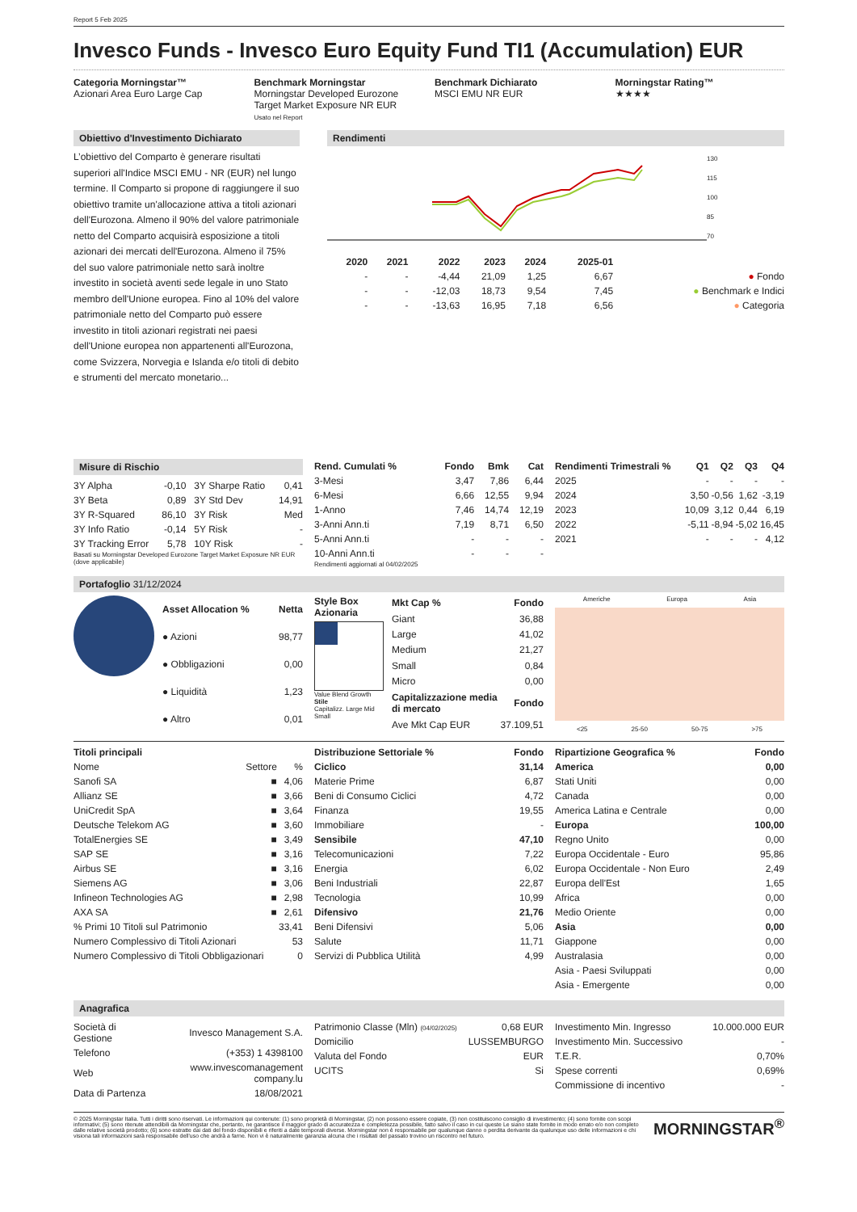Report 5 Feb 2025
Invesco Funds - Invesco Euro Equity Fund TI1 (Accumulation) EUR
Categoria Morningstar™
Azionari Area Euro Large Cap
Benchmark Morningstar
Morningstar Developed Eurozone Target Market Exposure NR EUR
Usato nel Report
Benchmark Dichiarato
MSCI EMU NR EUR
Morningstar Rating™
★★★★
Obiettivo d'Investimento Dichiarato
L’obiettivo del Comparto è generare risultati superiori all'Indice MSCI EMU - NR (EUR) nel lungo termine. Il Comparto si propone di raggiungere il suo obiettivo tramite un'allocazione attiva a titoli azionari dell'Eurozona. Almeno il 90% del valore patrimoniale netto del Comparto acquisirà esposizione a titoli azionari dei mercati dell'Eurozona. Almeno il 75% del suo valore patrimoniale netto sarà inoltre investito in società aventi sede legale in uno Stato membro dell'Unione europea. Fino al 10% del valore patrimoniale netto del Comparto può essere investito in titoli azionari registrati nei paesi dell'Unione europea non appartenenti all'Eurozona, come Svizzera, Norvegia e Islanda e/o titoli di debito e strumenti del mercato monetario...
Rendimenti
130
115
100
85
70
| | 2020 | 2021 | 2022 | 2023 | 2024 | 2025-01 | |
| --- | --- | --- | --- | --- | --- | --- | --- |
| | - | - | -4,44 | 21,09 | 1,25 | 6,67 | ● Fondo |
| | - | - | -12,03 | 18,73 | 9,54 | 7,45 | ● Benchmark e Indici |
| | - | - | -13,63 | 16,95 | 7,18 | 6,56 | ● Categoria |
Misure di Rischio
| 3Y Alpha | -0,10 | 3Y Sharpe Ratio | 0,41 |
| 3Y Beta | 0,89 | 3Y Std Dev | 14,91 |
| 3Y R-Squared | 86,10 | 3Y Risk | Med |
| 3Y Info Ratio | -0,14 | 5Y Risk | - |
| 3Y Tracking Error | 5,78 | 10Y Risk | - |
Basati su Morningstar Developed Eurozone Target Market Exposure NR EUR (dove applicabile)
| Rend. Cumulati % | Fondo | Bmk | Cat |
| --- | --- | --- | --- |
| 3-Mesi | 3,47 | 7,86 | 6,44 |
| 6-Mesi | 6,66 | 12,55 | 9,94 |
| 1-Anno | 7,46 | 14,74 | 12,19 |
| 3-Anni Ann.ti | 7,19 | 8,71 | 6,50 |
| 5-Anni Ann.ti | - | - | - |
| 10-Anni Ann.ti | - | - | - |
Rendimenti aggiornati al 04/02/2025
| Rendimenti Trimestrali % | Q1 | Q2 | Q3 | Q4 |
| --- | --- | --- | --- | --- |
| 2025 | - | - | - | - |
| 2024 | 3,50 | -0,56 | 1,62 | -3,19 |
| 2023 | 10,09 | 3,12 | 0,44 | 6,19 |
| 2022 | -5,11 | -8,94 | -5,02 | 16,45 |
| 2021 | - | - | - | 4,12 |
Portafoglio 31/12/2024
| Asset Allocation % | Netta |
| --- | --- |
| ● Azioni | 98,77 |
| ● Obbligazioni | 0,00 |
| ● Liquidità | 1,23 |
| ● Altro | 0,01 |
Style Box Azionaria
Value Blend Growth
Stile
Capitalizz. Large Mid Small
| Mkt Cap % | Fondo |
| --- | --- |
| Giant | 36,88 |
| Large | 41,02 |
| Medium | 21,27 |
| Small | 0,84 |
| Micro | 0,00 |
| Capitalizzazione media di mercato | Fondo |
| Ave Mkt Cap EUR | 37.109,51 |
Americhe Europa Asia
<25 25-50 50-75 >75
| Titoli principali | | |
| --- | --- | --- |
| Nome | Settore | % |
| Sanofi SA | ■ | 4,06 |
| Allianz SE | ■ | 3,66 |
| UniCredit SpA | ■ | 3,64 |
| Deutsche Telekom AG | ■ | 3,60 |
| TotalEnergies SE | ■ | 3,49 |
| SAP SE | ■ | 3,16 |
| Airbus SE | ■ | 3,16 |
| Siemens AG | ■ | 3,06 |
| Infineon Technologies AG | ■ | 2,98 |
| AXA SA | ■ | 2,61 |
| % Primi 10 Titoli sul Patrimonio | | 33,41 |
| Numero Complessivo di Titoli Azionari | | 53 |
| Numero Complessivo di Titoli Obbligazionari | | 0 |
| Distribuzione Settoriale % | Fondo |
| --- | --- |
| Ciclico | 31,14 |
| Materie Prime | 6,87 |
| Beni di Consumo Ciclici | 4,72 |
| Finanza | 19,55 |
| Immobiliare | - |
| Sensibile | 47,10 |
| Telecomunicazioni | 7,22 |
| Energia | 6,02 |
| Beni Industriali | 22,87 |
| Tecnologia | 10,99 |
| Difensivo | 21,76 |
| Beni Difensivi | 5,06 |
| Salute | 11,71 |
| Servizi di Pubblica Utilità | 4,99 |
| Ripartizione Geografica % | Fondo |
| --- | --- |
| America | 0,00 |
| Stati Uniti | 0,00 |
| Canada | 0,00 |
| America Latina e Centrale | 0,00 |
| Europa | 100,00 |
| Regno Unito | 0,00 |
| Europa Occidentale - Euro | 95,86 |
| Europa Occidentale - Non Euro | 2,49 |
| Europa dell'Est | 1,65 |
| Africa | 0,00 |
| Medio Oriente | 0,00 |
| Asia | 0,00 |
| Giappone | 0,00 |
| Australasia | 0,00 |
| Asia - Paesi Sviluppati | 0,00 |
| Asia - Emergente | 0,00 |
Anagrafica
| Società di Gestione | Invesco Management S.A. |
| Telefono | (+353) 1 4398100 |
| Web | www.invescomanagement company.lu |
| Data di Partenza | 18/08/2021 |
| Patrimonio Classe (Mln) (04/02/2025) | 0,68 EUR |
| Domicilio | LUSSEMBURGO |
| Valuta del Fondo | EUR |
| UCITS | Si |
| Investimento Min. Ingresso | 10.000.000 EUR |
| Investimento Min. Successivo | - |
| T.E.R. | 0,70% |
| Spese correnti | 0,69% |
| Commissione di incentivo | - |
© 2025 Morningstar Italia. Tutti i diritti sono riservati. Le informazioni qui contenute: (1) sono proprietà di Morningstar, (2) non possono essere copiate, (3) non costituiscono consiglio di investimento; (4) sono fornite con scopi informativi; (5) sono ritenute attendibili da Morningstar che, pertanto, ne garantisce il maggior grado di accuratezza e completezza possibile, fatto salvo il caso in cui queste Le siano state fornite in modo errato e/o non completo dalle relative società prodotto; (6) sono estratte dai dati del fondo disponibili e riferiti a date temporali diverse. Morningstar non è responsabile per qualunque danno o perdita derivante da qualunque uso delle informazioni e chi visiona tali informazioni sarà responsabile dell'uso che andrà a farne. Non vi è naturalmente garanzia alcuna che i risultati del passato trovino un riscontro nel futuro.
MORNINGSTAR<sup>®</sup>